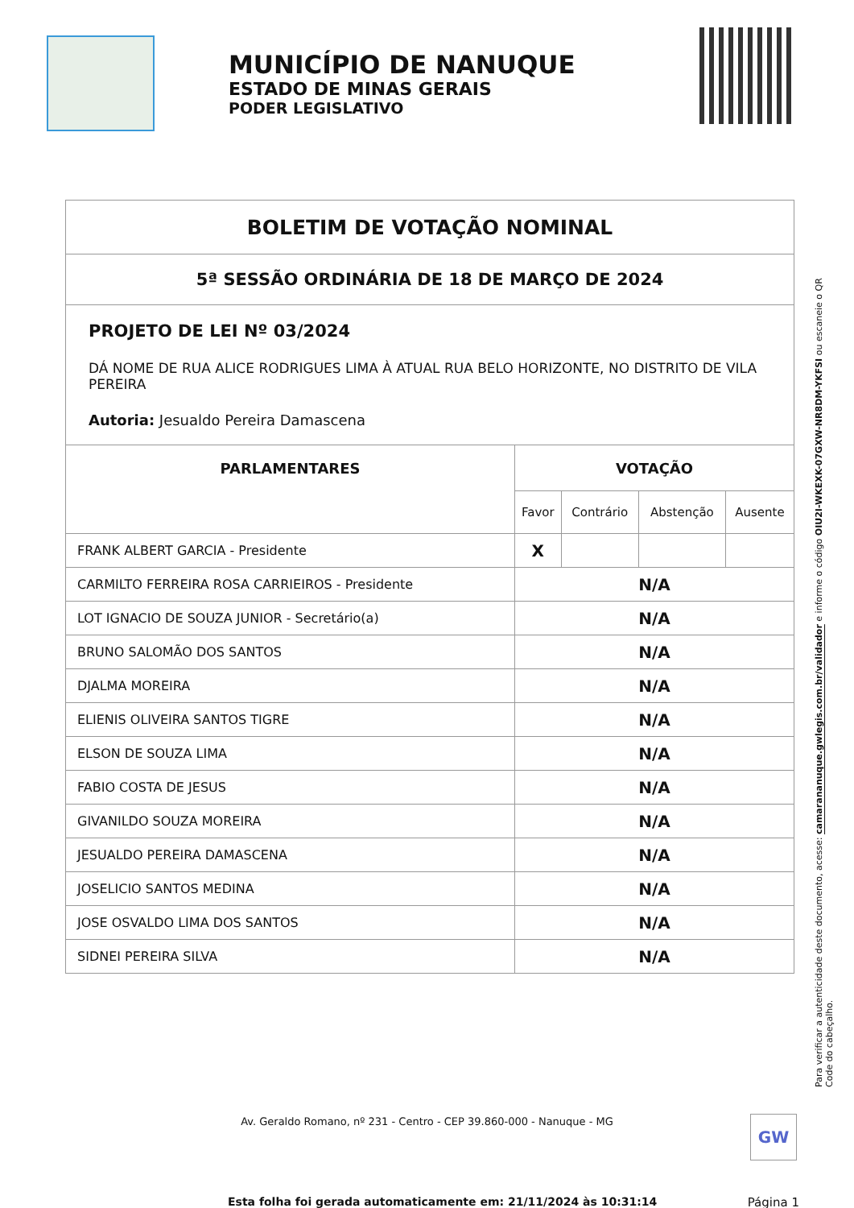MUNICÍPIO DE NANUQUE
ESTADO DE MINAS GERAIS
PODER LEGISLATIVO
| BOLETIM DE VOTAÇÃO NOMINAL | | | | |
| 5ª SESSÃO ORDINÁRIA DE 18 DE MARÇO DE 2024 | | | | |
| PROJETO DE LEI Nº 03/2024 DÁ NOME DE RUA ALICE RODRIGUES LIMA À ATUAL RUA BELO HORIZONTE, NO DISTRITO DE VILA PEREIRA Autoria: Jesualdo Pereira Damascena | | | | |
| PARLAMENTARES | VOTAÇÃO | | | |
| | Favor | Contrário | Abstenção | Ausente |
| FRANK ALBERT GARCIA - Presidente | X | | | |
| CARMILTO FERREIRA ROSA CARRIEIROS - Presidente | N/A | | | |
| LOT IGNACIO DE SOUZA JUNIOR - Secretário(a) | N/A | | | |
| BRUNO SALOMÃO DOS SANTOS | N/A | | | |
| DJALMA MOREIRA | N/A | | | |
| ELIENIS OLIVEIRA SANTOS TIGRE | N/A | | | |
| ELSON DE SOUZA LIMA | N/A | | | |
| FABIO COSTA DE JESUS | N/A | | | |
| GIVANILDO SOUZA MOREIRA | N/A | | | |
| JESUALDO PEREIRA DAMASCENA | N/A | | | |
| JOSELICIO SANTOS MEDINA | N/A | | | |
| JOSE OSVALDO LIMA DOS SANTOS | N/A | | | |
| SIDNEI PEREIRA SILVA | N/A | | | |
Para verificar a autenticidade deste documento, acesse: camarananuque.gwlegis.com.br/validador e informe o código OIU2I-WKEXK-07GXW-NR8DM-YKFSI ou escaneie o QR Code do cabeçalho.
Av. Geraldo Romano, nº 231 - Centro - CEP 39.860-000 - Nanuque - MG GW
Esta folha foi gerada automaticamente em: 21/11/2024 às 10:31:14
Página 1